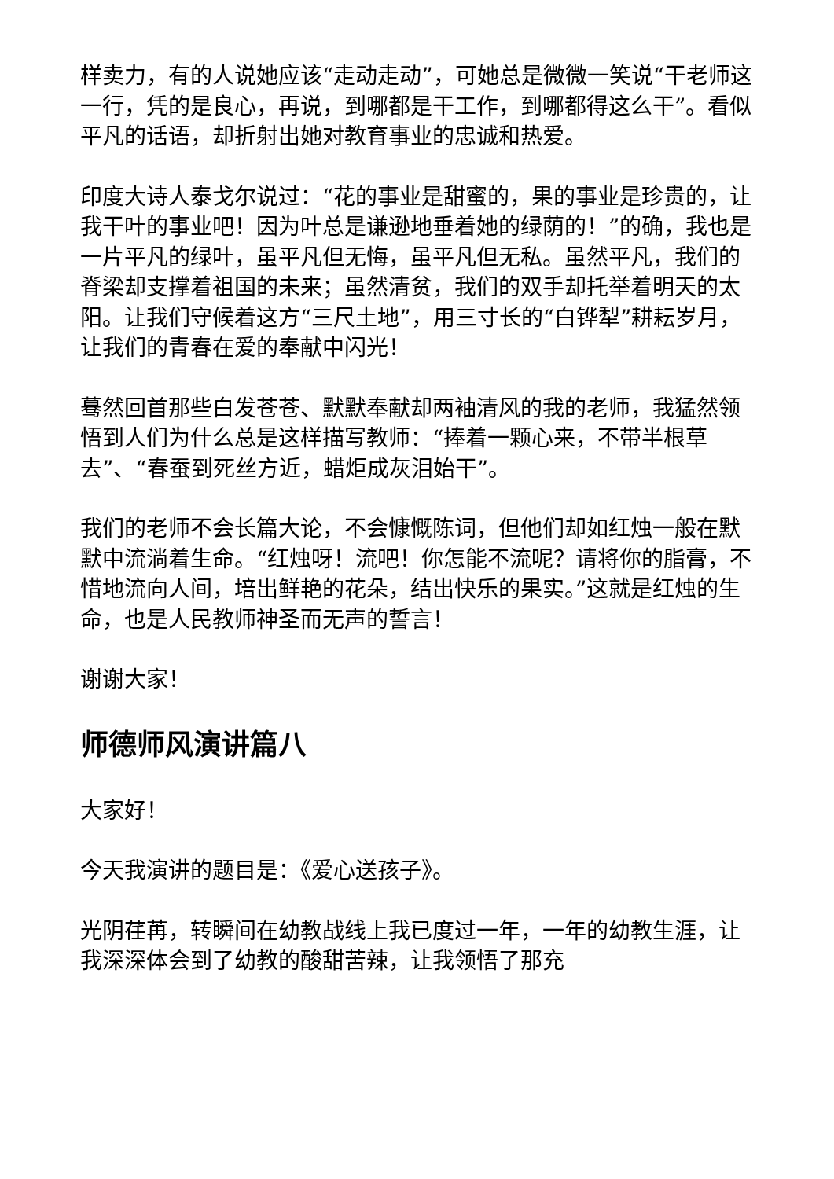样卖力，有的人说她应该“走动走动”，可她总是微微一笑说“干老师这一行，凭的是良心，再说，到哪都是干工作，到哪都得这么干”。看似平凡的话语，却折射出她对教育事业的忠诚和热爱。
印度大诗人泰戈尔说过：“花的事业是甜蜜的，果的事业是珍贵的，让我干叶的事业吧！因为叶总是谦逊地垂着她的绿荫的！”的确，我也是一片平凡的绿叶，虽平凡但无悔，虽平凡但无私。虽然平凡，我们的脊梁却支撑着祖国的未来；虽然清贫，我们的双手却托举着明天的太阳。让我们守候着这方“三尺土地”，用三寸长的“白铧犁”耕耘岁月，让我们的青春在爱的奉献中闪光！
蓦然回首那些白发苍苍、默默奉献却两袖清风的我的老师，我猛然领悟到人们为什么总是这样描写教师：“捧着一颗心来，不带半根草去”、“春蚕到死丝方近，蜡炬成灰泪始干”。
我们的老师不会长篇大论，不会慷慨陈词，但他们却如红烛一般在默默中流淌着生命。“红烛呀！流吧！你怎能不流呢？请将你的脂膏，不惜地流向人间，培出鲜艳的花朵，结出快乐的果实。”这就是红烛的生命，也是人民教师神圣而无声的誓言！
谢谢大家！
师德师风演讲篇八
大家好！
今天我演讲的题目是：《爱心送孩子》。
光阴荏苒，转瞬间在幼教战线上我已度过一年，一年的幼教生涯，让我深深体会到了幼教的酸甜苦辣，让我领悟了那充